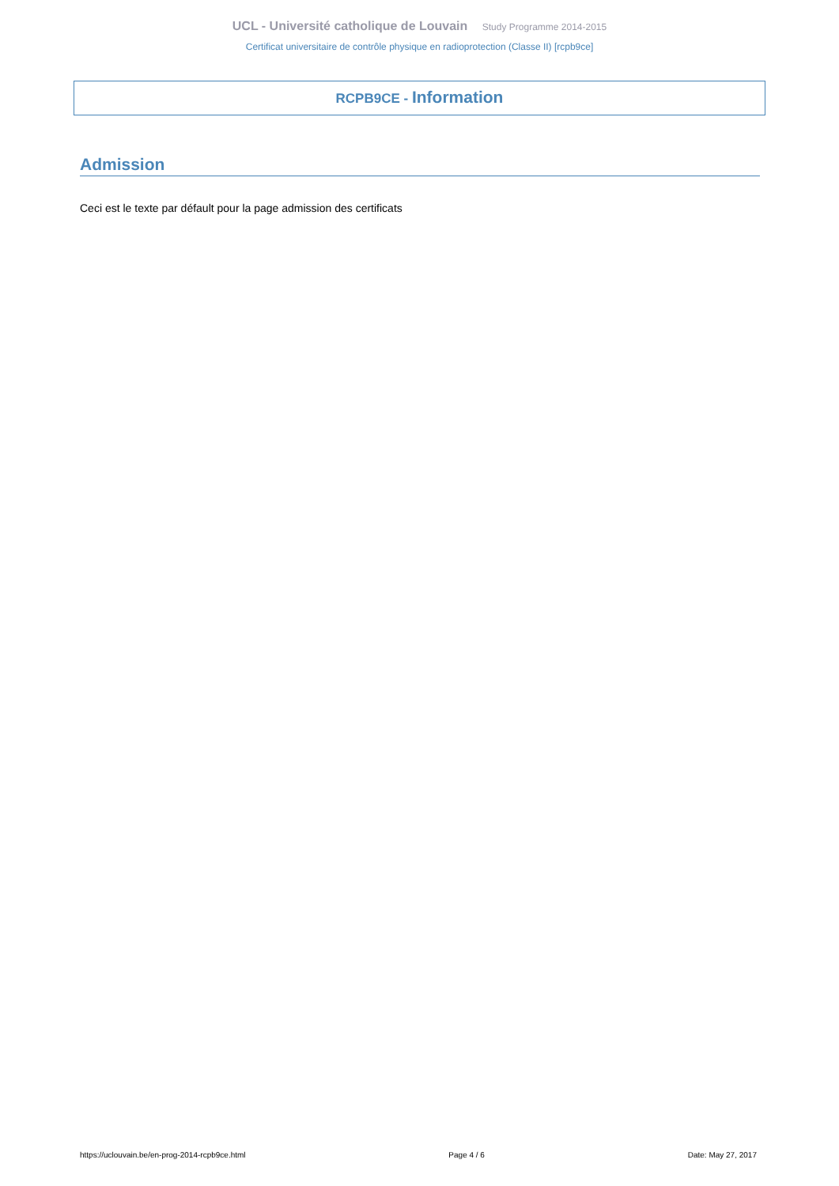UCL - Université catholique de Louvain Study Programme 2014-2015
Certificat universitaire de contrôle physique en radioprotection (Classe II) [rcpb9ce]
RCPB9CE - Information
Admission
Ceci est le texte par défault pour la page admission des certificats
https://uclouvain.be/en-prog-2014-rcpb9ce.html Page 4 / 6 Date: May 27, 2017